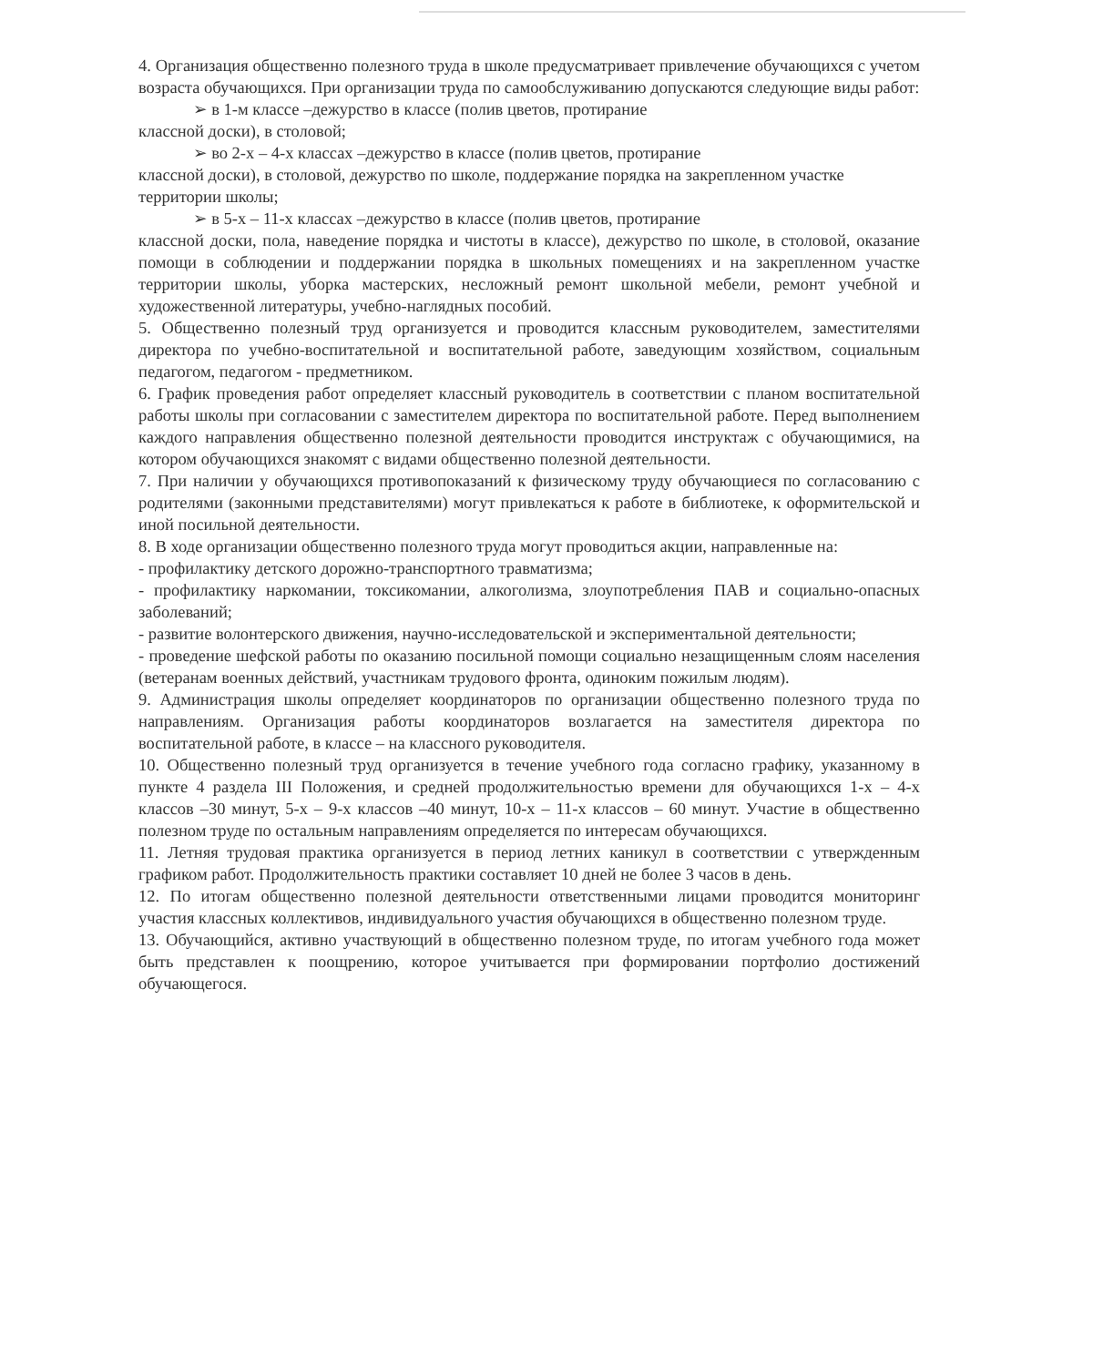4. Организация общественно полезного труда в школе предусматривает привлечение обучающихся с учетом возраста обучающихся. При организации труда по самообслуживанию допускаются следующие виды работ:
➢ в 1-м классе –дежурство в классе (полив цветов, протирание
классной доски), в столовой;
➢ во 2-х – 4-х классах –дежурство в классе (полив цветов, протирание
классной доски), в столовой, дежурство по школе, поддержание порядка на закрепленном участке территории школы;
➢ в 5-х – 11-х классах –дежурство в классе (полив цветов, протирание
классной доски, пола, наведение порядка и чистоты в классе), дежурство по школе, в столовой, оказание помощи в соблюдении и поддержании порядка в школьных помещениях и на закрепленном участке территории школы, уборка мастерских, несложный ремонт школьной мебели, ремонт учебной и художественной литературы, учебно-наглядных пособий.
5. Общественно полезный труд организуется и проводится классным руководителем, заместителями директора по учебно-воспитательной и воспитательной работе, заведующим хозяйством, социальным педагогом, педагогом - предметником.
6. График проведения работ определяет классный руководитель в соответствии с планом воспитательной работы школы при согласовании с заместителем директора по воспитательной работе. Перед выполнением каждого направления общественно полезной деятельности проводится инструктаж с обучающимися, на котором обучающихся знакомят с видами общественно полезной деятельности.
7. При наличии у обучающихся противопоказаний к физическому труду обучающиеся по согласованию с родителями (законными представителями) могут привлекаться к работе в библиотеке, к оформительской и иной посильной деятельности.
8. В ходе организации общественно полезного труда могут проводиться акции, направленные на:
- профилактику детского дорожно-транспортного травматизма;
- профилактику наркомании, токсикомании, алкоголизма, злоупотребления ПАВ и социально-опасных заболеваний;
- развитие волонтерского движения, научно-исследовательской и экспериментальной деятельности;
- проведение шефской работы по оказанию посильной помощи социально незащищенным слоям населения (ветеранам военных действий, участникам трудового фронта, одиноким пожилым людям).
9. Администрация школы определяет координаторов по организации общественно полезного труда по направлениям. Организация работы координаторов возлагается на заместителя директора по воспитательной работе, в классе – на классного руководителя.
10. Общественно полезный труд организуется в течение учебного года согласно графику, указанному в пункте 4 раздела III Положения, и средней продолжительностью времени для обучающихся 1-х – 4-х классов –30 минут, 5-х – 9-х классов –40 минут, 10-х – 11-х классов – 60 минут. Участие в общественно полезном труде по остальным направлениям определяется по интересам обучающихся.
11. Летняя трудовая практика организуется в период летних каникул в соответствии с утвержденным графиком работ. Продолжительность практики составляет 10 дней не более 3 часов в день.
12. По итогам общественно полезной деятельности ответственными лицами проводится мониторинг участия классных коллективов, индивидуального участия обучающихся в общественно полезном труде.
13. Обучающийся, активно участвующий в общественно полезном труде, по итогам учебного года может быть представлен к поощрению, которое учитывается при формировании портфолио достижений обучающегося.